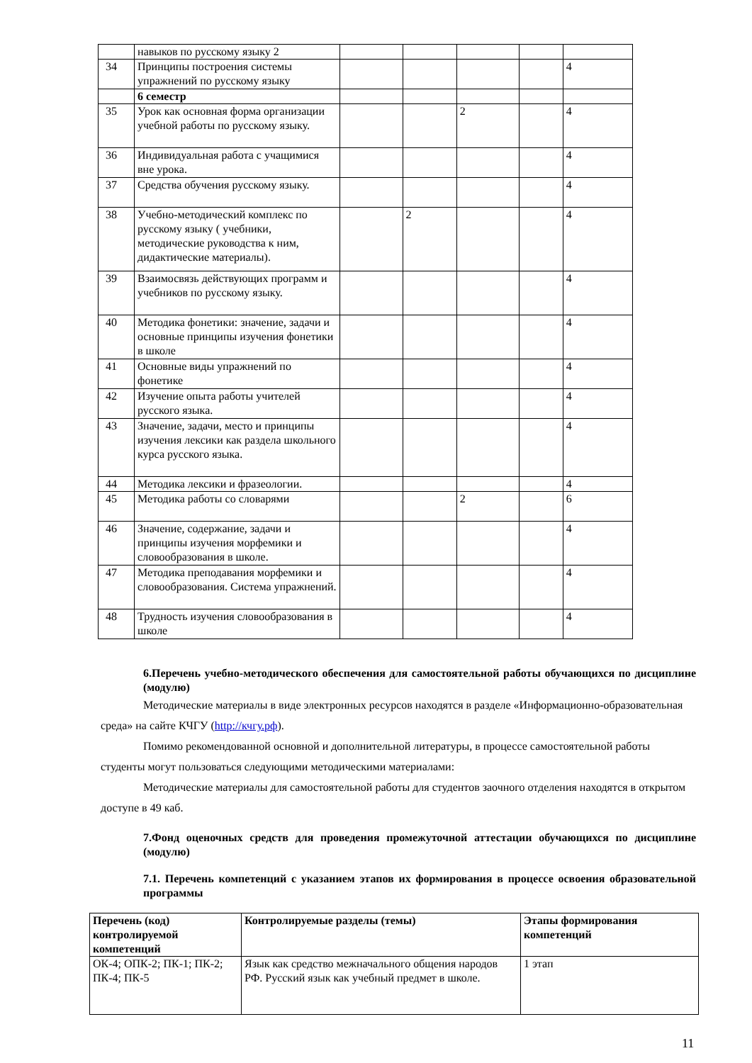| | навыков по русскому языку 2 | | | | | |
| 34 | Принципы построения системы упражнений по русскому языку | | | | | 4 |
| | 6 семестр | | | | | |
| 35 | Урок как основная форма организации учебной работы по русскому языку. | | | 2 | | 4 |
| 36 | Индивидуальная работа с учащимися вне урока. | | | | | 4 |
| 37 | Средства обучения русскому языку. | | | | | 4 |
| 38 | Учебно-методический комплекс по русскому языку ( учебники, методические руководства к ним, дидактические материалы). | | 2 | | | 4 |
| 39 | Взаимосвязь действующих программ и учебников по русскому языку. | | | | | 4 |
| 40 | Методика фонетики: значение, задачи и основные принципы изучения фонетики в школе | | | | | 4 |
| 41 | Основные виды упражнений по фонетике | | | | | 4 |
| 42 | Изучение опыта работы учителей русского языка. | | | | | 4 |
| 43 | Значение, задачи, место и принципы изучения лексики как раздела школьного курса русского языка. | | | | | 4 |
| 44 | Методика лексики и фразеологии. | | | | | 4 |
| 45 | Методика работы со словарями | | | 2 | | 6 |
| 46 | Значение, содержание, задачи и принципы изучения морфемики и словообразования в школе. | | | | | 4 |
| 47 | Методика преподавания морфемики и словообразования. Система упражнений. | | | | | 4 |
| 48 | Трудность изучения словообразования в школе | | | | | 4 |
6.Перечень учебно-методического обеспечения для самостоятельной работы обучающихся по дисциплине (модулю)
Методические материалы в виде электронных ресурсов находятся в разделе «Информационно-образовательная среда» на сайте КЧГУ (http://кчгу.рф).
Помимо рекомендованной основной и дополнительной литературы, в процессе самостоятельной работы студенты могут пользоваться следующими методическими материалами:
Методические материалы для самостоятельной работы для студентов заочного отделения находятся в открытом доступе в 49 каб.
7.Фонд оценочных средств для проведения промежуточной аттестации обучающихся по дисциплине (модулю)
7.1. Перечень компетенций с указанием этапов их формирования в процессе освоения образовательной программы
| Перечень (код) контролируемой компетенций | Контролируемые разделы (темы) | Этапы формирования компетенций |
| --- | --- | --- |
| ОК-4; ОПК-2; ПК-1; ПК-2; ПК-4; ПК-5 | Язык как средство межначального общения народов РФ. Русский язык как учебный предмет в школе. | 1 этап |
11